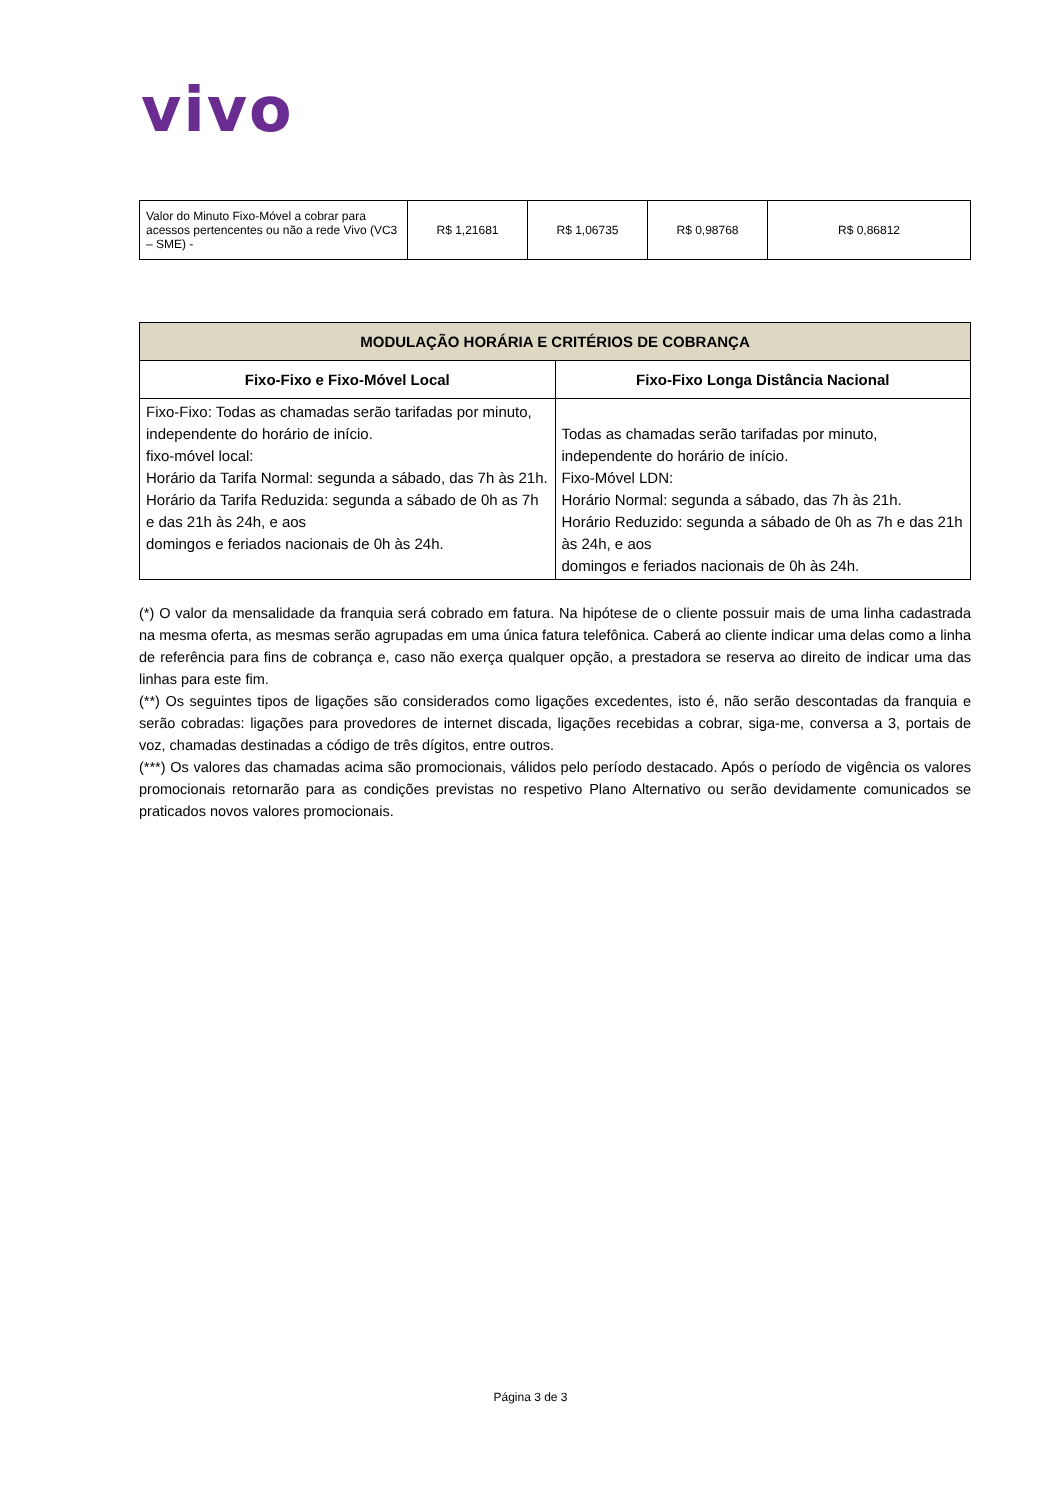vivo
| Valor do Minuto Fixo-Móvel a cobrar para acessos pertencentes ou não a rede Vivo (VC3 – SME) - | R$ 1,21681 | R$ 1,06735 | R$ 0,98768 | R$ 0,86812 |
| MODULAÇÃO HORÁRIA E CRITÉRIOS DE COBRANÇA | |
| --- | --- |
| Fixo-Fixo e Fixo-Móvel Local | Fixo-Fixo Longa Distância Nacional |
| Fixo-Fixo: Todas as chamadas serão tarifadas por minuto, independente do horário de início. fixo-móvel local: Horário da Tarifa Normal: segunda a sábado, das 7h às 21h. Horário da Tarifa Reduzida: segunda a sábado de 0h as 7h e das 21h às 24h, e aos domingos e feriados nacionais de 0h às 24h. | Todas as chamadas serão tarifadas por minuto, independente do horário de início. Fixo-Móvel LDN: Horário Normal: segunda a sábado, das 7h às 21h. Horário Reduzido: segunda a sábado de 0h as 7h e das 21h às 24h, e aos domingos e feriados nacionais de 0h às 24h. |
(*) O valor da mensalidade da franquia será cobrado em fatura. Na hipótese de o cliente possuir mais de uma linha cadastrada na mesma oferta, as mesmas serão agrupadas em uma única fatura telefônica. Caberá ao cliente indicar uma delas como a linha de referência para fins de cobrança e, caso não exerça qualquer opção, a prestadora se reserva ao direito de indicar uma das linhas para este fim.
(**) Os seguintes tipos de ligações são considerados como ligações excedentes, isto é, não serão descontadas da franquia e serão cobradas: ligações para provedores de internet discada, ligações recebidas a cobrar, siga-me, conversa a 3, portais de voz, chamadas destinadas a código de três dígitos, entre outros.
(***) Os valores das chamadas acima são promocionais, válidos pelo período destacado. Após o período de vigência os valores promocionais retornarão para as condições previstas no respetivo Plano Alternativo ou serão devidamente comunicados se praticados novos valores promocionais.
Página 3 de 3